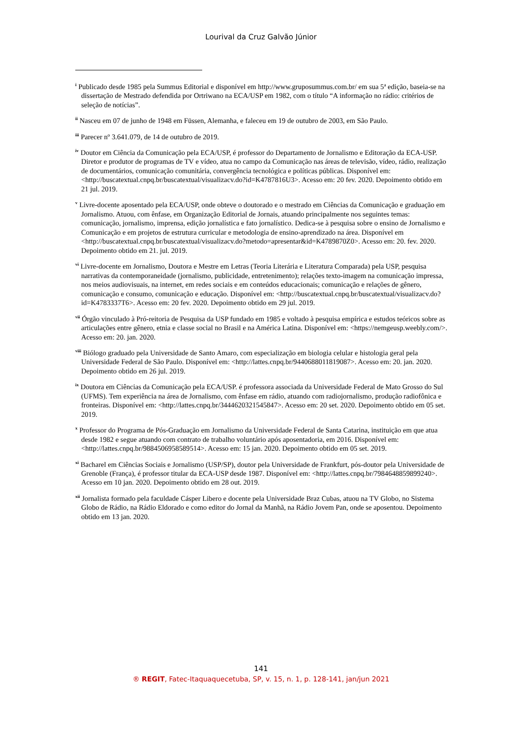Lourival da Cruz Galvão Júnior
<sup>i</sup> Publicado desde 1985 pela Summus Editorial e disponível em http://www.gruposummus.com.br/ em sua 5ª edição, baseia-se na dissertação de Mestrado defendida por Ortriwano na ECA/USP em 1982, com o título “A informação no rádio: critérios de seleção de notícias”.
<sup>ii</sup> Nasceu em 07 de junho de 1948 em Füssen, Alemanha, e faleceu em 19 de outubro de 2003, em São Paulo.
<sup>iii</sup> Parecer nº 3.641.079, de 14 de outubro de 2019.
<sup>iv</sup> Doutor em Ciência da Comunicação pela ECA/USP, é professor do Departamento de Jornalismo e Editoração da ECA-USP. Diretor e produtor de programas de TV e vídeo, atua no campo da Comunicação nas áreas de televisão, vídeo, rádio, realização de documentários, comunicação comunitária, convergência tecnológica e políticas públicas. Disponível em: <http://buscatextual.cnpq.br/buscatextual/visualizacv.do?id=K4787816U3>. Acesso em: 20 fev. 2020. Depoimento obtido em 21 jul. 2019.
<sup>v</sup> Livre-docente aposentado pela ECA/USP, onde obteve o doutorado e o mestrado em Ciências da Comunicação e graduação em Jornalismo. Atuou, com ênfase, em Organização Editorial de Jornais, atuando principalmente nos seguintes temas: comunicação, jornalismo, imprensa, edição jornalística e fato jornalístico. Dedica-se à pesquisa sobre o ensino de Jornalismo e Comunicação e em projetos de estrutura curricular e metodologia de ensino-aprendizado na área. Disponível em <http://buscatextual.cnpq.br/buscatextual/visualizacv.do?metodo=apresentar&id=K4789870Z0>. Acesso em: 20. fev. 2020. Depoimento obtido em 21. jul. 2019.
<sup>vi</sup> Livre-docente em Jornalismo, Doutora e Mestre em Letras (Teoria Literária e Literatura Comparada) pela USP, pesquisa narrativas da contemporaneidade (jornalismo, publicidade, entretenimento); relações texto-imagem na comunicação impressa, nos meios audiovisuais, na internet, em redes sociais e em conteúdos educacionais; comunicação e relações de gênero, comunicação e consumo, comunicação e educação. Disponível em: <http://buscatextual.cnpq.br/buscatextual/visualizacv.do?id=K4783337T6>. Acesso em: 20 fev. 2020. Depoimento obtido em 29 jul. 2019.
<sup>vii</sup> Órgão vinculado à Pró-reitoria de Pesquisa da USP fundado em 1985 e voltado à pesquisa empírica e estudos teóricos sobre as articulações entre gênero, etnia e classe social no Brasil e na América Latina. Disponível em: <https://nemgeusp.weebly.com/>. Acesso em: 20. jan. 2020.
<sup>viii</sup> Biólogo graduado pela Universidade de Santo Amaro, com especialização em biologia celular e histologia geral pela Universidade Federal de São Paulo. Disponível em: <http://lattes.cnpq.br/9440688011819087>. Acesso em: 20. jan. 2020. Depoimento obtido em 26 jul. 2019.
<sup>ix</sup> Doutora em Ciências da Comunicação pela ECA/USP. é professora associada da Universidade Federal de Mato Grosso do Sul (UFMS). Tem experiência na área de Jornalismo, com ênfase em rádio, atuando com radiojornalismo, produção radiofônica e fronteiras. Disponível em: <http://lattes.cnpq.br/3444620321545847>. Acesso em: 20 set. 2020. Depoimento obtido em 05 set. 2019.
<sup>x</sup> Professor do Programa de Pós-Graduação em Jornalismo da Universidade Federal de Santa Catarina, instituição em que atua desde 1982 e segue atuando com contrato de trabalho voluntário após aposentadoria, em 2016. Disponível em: <http://lattes.cnpq.br/9884506958589514>. Acesso em: 15 jan. 2020. Depoimento obtido em 05 set. 2019.
<sup>xi</sup> Bacharel em Ciências Sociais e Jornalismo (USP/SP), doutor pela Universidade de Frankfurt, pós-doutor pela Universidade de Grenoble (França), é professor titular da ECA-USP desde 1987. Disponível em: <http://lattes.cnpq.br/7984648859899240>. Acesso em 10 jan. 2020. Depoimento obtido em 28 out. 2019.
<sup>xii</sup> Jornalista formado pela faculdade Cásper Libero e docente pela Universidade Braz Cubas, atuou na TV Globo, no Sistema Globo de Rádio, na Rádio Eldorado e como editor do Jornal da Manhã, na Rádio Jovem Pan, onde se aposentou. Depoimento obtido em 13 jan. 2020.
141
® REGIT, Fatec-Itaquaquecetuba, SP, v. 15, n. 1, p. 128-141, jan/jun 2021